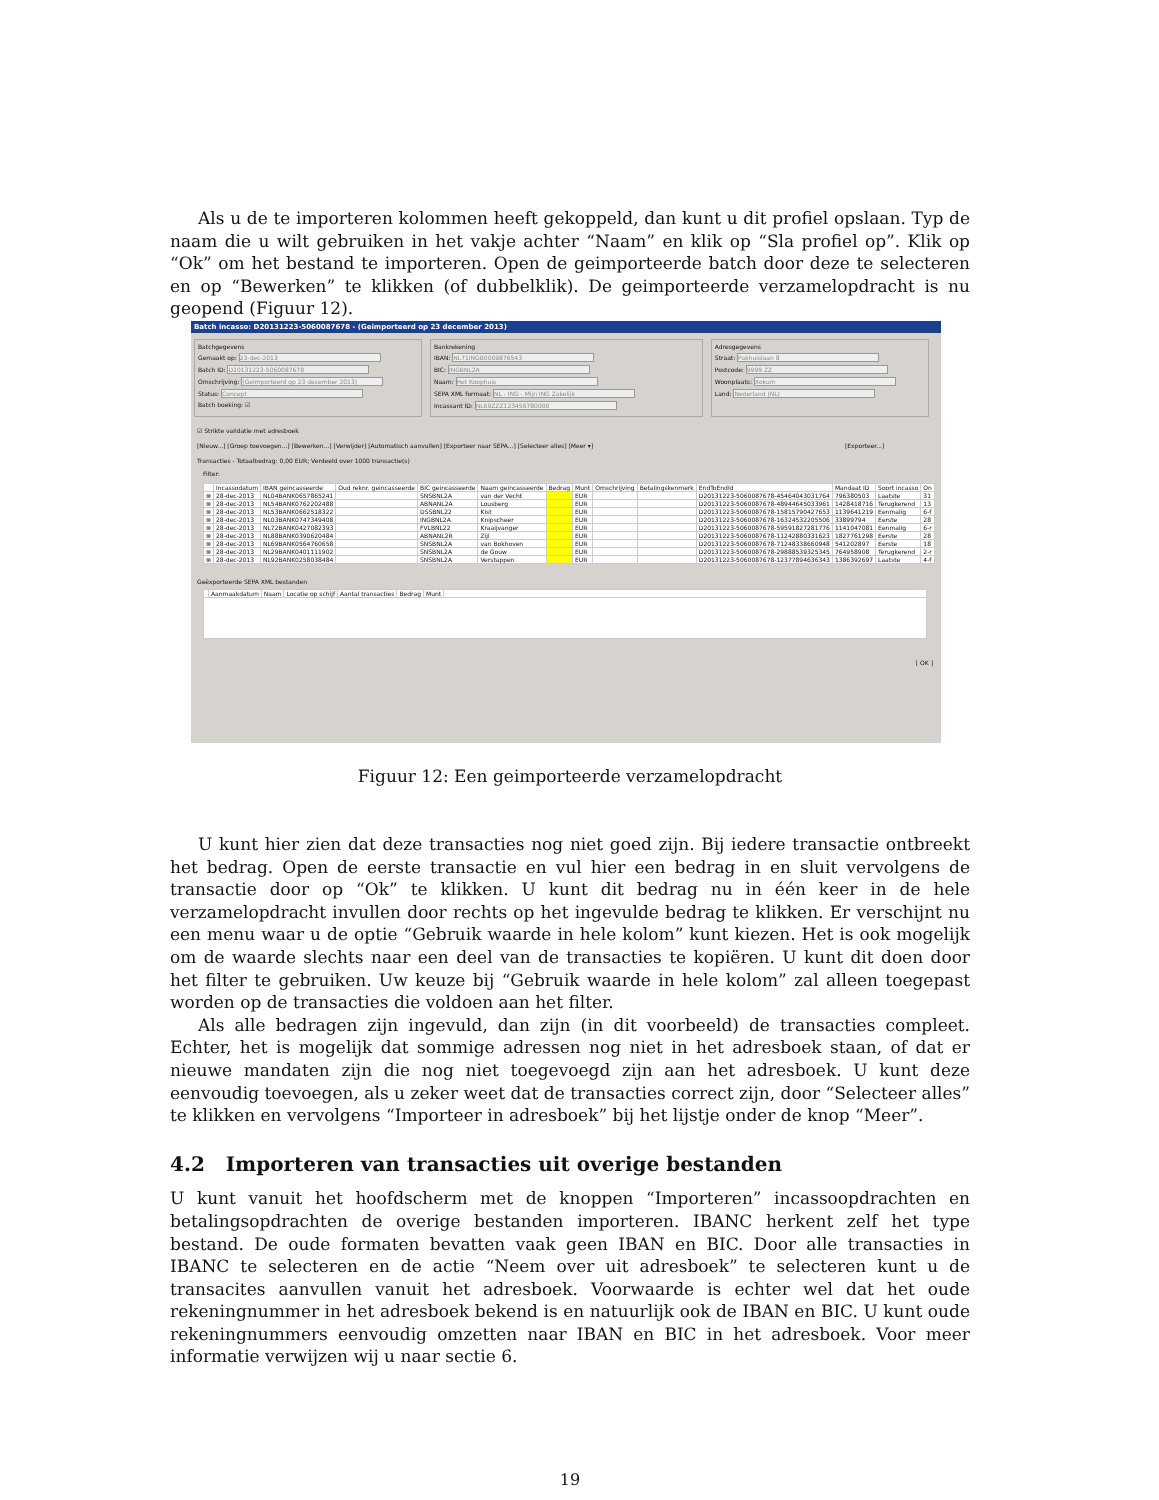Als u de te importeren kolommen heeft gekoppeld, dan kunt u dit profiel opslaan. Typ de naam die u wilt gebruiken in het vakje achter “Naam” en klik op “Sla profiel op”. Klik op “Ok” om het bestand te importeren. Open de geimporteerde batch door deze te selecteren en op “Bewerken” te klikken (of dubbelklik). De geimporteerde verzamelopdracht is nu geopend (Figuur 12).
Batch incasso: D20131223-5060087678 - (Geimporteerd op 23 december 2013)
Batchgegevens
Gemaakt op: 23-dec-2013
Batch ID: D20131223-5060087678
Omschrijving: (Geimporteerd op 23 december 2013)
Status: Concept
Batch boeking: ☑
Bankrekening
IBAN: NL71INGB0009876543
BIC: INGBNL2A
Naam: Het Koophuis
SEPA XML formaat: NL - ING - Mijn ING Zakelijk
Incassant ID: NL69ZZZ123456780000
Adresgegevens
Straat: Pakhuislaan 8
Postcode: 9999 ZZ
Woonplaats: Xokum
Land: Nederland (NL)
☑ Strikte validatie met adresboek
[Nieuw...] [Groep toevoegen...] [Bewerken...] [Verwijder] [Automatisch aanvullen] [Exporteer naar SEPA...] [Selecteer alles] [Meer ▾] [Exporteer...]
Transacties - Totaalbedrag: 0,00 EUR; Verdeeld over 1000 transactie(s)
Filter:
| | Incassodatum | IBAN geincasseerde | Oud reknr. geincasseerde | BIC geincasseerde | Naam geincasseerde | Bedrag | Munt | Omschrijving | Betalingskenmerk | EndToEndId | Mandaat ID | Soort incasso | On |
| --- | --- | --- | --- | --- | --- | --- | --- | --- | --- | --- | --- | --- | --- |
| ⊗ | 28-dec-2013 | NL04BANK0657865241 | | SNSBNL2A | van der Vecht | | EUR | | | D20131223-5060087678-45464043031764 | 796380503 | Laatste | 31 |
| ⊗ | 28-dec-2013 | NL54BANK0762202488 | | ABNANL2A | Lousberg | | EUR | | | D20131223-5060087678-48944645033961 | 1428418716 | Terugkerend | 13 |
| ⊗ | 28-dec-2013 | NL53BANK0662518322 | | DSSBNL22 | Kist | | EUR | | | D20131223-5060087678-15815790427653 | 1139641219 | Eenmalig | 6-f |
| ⊗ | 28-dec-2013 | NL03BANK0747349408 | | INGBNL2A | Knipscheer | | EUR | | | D20131223-5060087678-16324532205506 | 33899794 | Eerste | 28 |
| ⊗ | 28-dec-2013 | NL72BANK0427082393 | | FVLBNL22 | Kraaijvanger | | EUR | | | D20131223-5060087678-59591827281776 | 1141047081 | Eenmalig | 6-r |
| ⊗ | 28-dec-2013 | NL88BANK0390620484 | | ABNANL2R | Zijl | | EUR | | | D20131223-5060087678-11242880331623 | 1827761298 | Eerste | 28 |
| ⊗ | 28-dec-2013 | NL69BANK0564760658 | | SNSBNL2A | van Bokhoven | | EUR | | | D20131223-5060087678-71248338660948 | 541202897 | Eerste | 18 |
| ⊗ | 28-dec-2013 | NL29BANK0401111902 | | SNSBNL2A | de Gouw | | EUR | | | D20131223-5060087678-29888539325345 | 764958908 | Terugkerend | 2-r |
| ⊗ | 28-dec-2013 | NL92BANK0258038484 | | SNSBNL2A | Verstappen | | EUR | | | D20131223-5060087678-12377894636343 | 1386392697 | Laatste | 4-f |
Geëxporteerde SEPA XML bestanden
| | Aanmaakdatum | Naam | Locatie op schijf | Aantal transacties | Bedrag | Munt | |
| --- | --- | --- | --- | --- | --- | --- | --- |
[ OK ]
Figuur 12: Een geimporteerde verzamelopdracht
U kunt hier zien dat deze transacties nog niet goed zijn. Bij iedere transactie ontbreekt het bedrag. Open de eerste transactie en vul hier een bedrag in en sluit vervolgens de transactie door op “Ok” te klikken. U kunt dit bedrag nu in één keer in de hele verzamelopdracht invullen door rechts op het ingevulde bedrag te klikken. Er verschijnt nu een menu waar u de optie “Gebruik waarde in hele kolom” kunt kiezen. Het is ook mogelijk om de waarde slechts naar een deel van de transacties te kopiëren. U kunt dit doen door het filter te gebruiken. Uw keuze bij “Gebruik waarde in hele kolom” zal alleen toegepast worden op de transacties die voldoen aan het filter.
Als alle bedragen zijn ingevuld, dan zijn (in dit voorbeeld) de transacties compleet. Echter, het is mogelijk dat sommige adressen nog niet in het adresboek staan, of dat er nieuwe mandaten zijn die nog niet toegevoegd zijn aan het adresboek. U kunt deze eenvoudig toevoegen, als u zeker weet dat de transacties correct zijn, door “Selecteer alles” te klikken en vervolgens “Importeer in adresboek” bij het lijstje onder de knop “Meer”.
4.2 Importeren van transacties uit overige bestanden
U kunt vanuit het hoofdscherm met de knoppen “Importeren” incassoopdrachten en betalingsopdrachten de overige bestanden importeren. IBANC herkent zelf het type bestand. De oude formaten bevatten vaak geen IBAN en BIC. Door alle transacties in IBANC te selecteren en de actie “Neem over uit adresboek” te selecteren kunt u de transacites aanvullen vanuit het adresboek. Voorwaarde is echter wel dat het oude rekeningnummer in het adresboek bekend is en natuurlijk ook de IBAN en BIC. U kunt oude rekeningnummers eenvoudig omzetten naar IBAN en BIC in het adresboek. Voor meer informatie verwijzen wij u naar sectie 6.
19